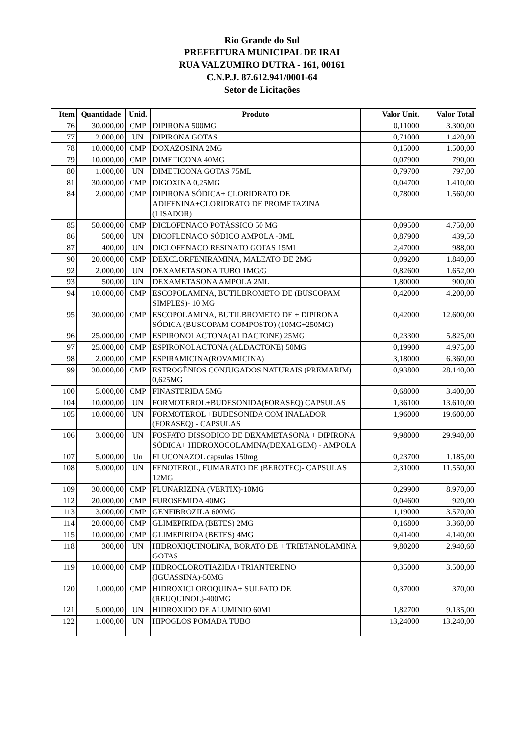Rio Grande do Sul
PREFEITURA MUNICIPAL DE IRAI
RUA VALZUMIRO DUTRA - 161, 00161
C.N.P.J. 87.612.941/0001-64
Setor de Licitações
| Item | Quantidade | Unid. | Produto | Valor Unit. | Valor Total |
| --- | --- | --- | --- | --- | --- |
| 76 | 30.000,00 | CMP | DIPIRONA 500MG | 0,11000 | 3.300,00 |
| 77 | 2.000,00 | UN | DIPIRONA GOTAS | 0,71000 | 1.420,00 |
| 78 | 10.000,00 | CMP | DOXAZOSINA 2MG | 0,15000 | 1.500,00 |
| 79 | 10.000,00 | CMP | DIMETICONA 40MG | 0,07900 | 790,00 |
| 80 | 1.000,00 | UN | DIMETICONA GOTAS 75ML | 0,79700 | 797,00 |
| 81 | 30.000,00 | CMP | DIGOXINA 0,25MG | 0,04700 | 1.410,00 |
| 84 | 2.000,00 | CMP | DIPIRONA SÓDICA+ CLORIDRATO DE ADIFENINA+CLORIDRATO DE PROMETAZINA (LISADOR) | 0,78000 | 1.560,00 |
| 85 | 50.000,00 | CMP | DICLOFENACO POTÁSSICO 50 MG | 0,09500 | 4.750,00 |
| 86 | 500,00 | UN | DICOFLENACO SÓDICO AMPOLA -3ML | 0,87900 | 439,50 |
| 87 | 400,00 | UN | DICLOFENACO RESINATO GOTAS 15ML | 2,47000 | 988,00 |
| 90 | 20.000,00 | CMP | DEXCLORFENIRAMINA, MALEATO DE 2MG | 0,09200 | 1.840,00 |
| 92 | 2.000,00 | UN | DEXAMETASONA TUBO 1MG/G | 0,82600 | 1.652,00 |
| 93 | 500,00 | UN | DEXAMETASONA AMPOLA 2ML | 1,80000 | 900,00 |
| 94 | 10.000,00 | CMP | ESCOPOLAMINA, BUTILBROMETO DE (BUSCOPAM SIMPLES)- 10 MG | 0,42000 | 4.200,00 |
| 95 | 30.000,00 | CMP | ESCOPOLAMINA, BUTILBROMETO DE + DIPIRONA SÓDICA (BUSCOPAM COMPOSTO) (10MG+250MG) | 0,42000 | 12.600,00 |
| 96 | 25.000,00 | CMP | ESPIRONOLACTONA(ALDACTONE) 25MG | 0,23300 | 5.825,00 |
| 97 | 25.000,00 | CMP | ESPIRONOLACTONA (ALDACTONE) 50MG | 0,19900 | 4.975,00 |
| 98 | 2.000,00 | CMP | ESPIRAMICINA(ROVAMICINA) | 3,18000 | 6.360,00 |
| 99 | 30.000,00 | CMP | ESTROGÊNIOS CONJUGADOS NATURAIS (PREMARIM) 0,625MG | 0,93800 | 28.140,00 |
| 100 | 5.000,00 | CMP | FINASTERIDA 5MG | 0,68000 | 3.400,00 |
| 104 | 10.000,00 | UN | FORMOTEROL+BUDESONIDA(FORASEQ) CAPSULAS | 1,36100 | 13.610,00 |
| 105 | 10.000,00 | UN | FORMOTEROL +BUDESONIDA COM INALADOR (FORASEQ) - CAPSULAS | 1,96000 | 19.600,00 |
| 106 | 3.000,00 | UN | FOSFATO DISSODICO DE DEXAMETASONA + DIPIRONA SÓDICA+ HIDROXOCOLAMINA(DEXALGEM) - AMPOLA | 9,98000 | 29.940,00 |
| 107 | 5.000,00 | Un | FLUCONAZOL capsulas 150mg | 0,23700 | 1.185,00 |
| 108 | 5.000,00 | UN | FENOTEROL, FUMARATO DE (BEROTEC)- CAPSULAS 12MG | 2,31000 | 11.550,00 |
| 109 | 30.000,00 | CMP | FLUNARIZINA (VERTIX)-10MG | 0,29900 | 8.970,00 |
| 112 | 20.000,00 | CMP | FUROSEMIDA 40MG | 0,04600 | 920,00 |
| 113 | 3.000,00 | CMP | GENFIBROZILA 600MG | 1,19000 | 3.570,00 |
| 114 | 20.000,00 | CMP | GLIMEPIRIDA (BETES) 2MG | 0,16800 | 3.360,00 |
| 115 | 10.000,00 | CMP | GLIMEPIRIDA (BETES) 4MG | 0,41400 | 4.140,00 |
| 118 | 300,00 | UN | HIDROXIQUINOLINA, BORATO DE + TRIETANOLAMINA GOTAS | 9,80200 | 2.940,60 |
| 119 | 10.000,00 | CMP | HIDROCLOROTIAZIDA+TRIANTERENO (IGUASSINA)-50MG | 0,35000 | 3.500,00 |
| 120 | 1.000,00 | CMP | HIDROXICLOROQUINA+ SULFATO DE (REUQUINOL)-400MG | 0,37000 | 370,00 |
| 121 | 5.000,00 | UN | HIDROXIDO DE ALUMINIO 60ML | 1,82700 | 9.135,00 |
| 122 | 1.000,00 | UN | HIPOGLOS POMADA TUBO | 13,24000 | 13.240,00 |